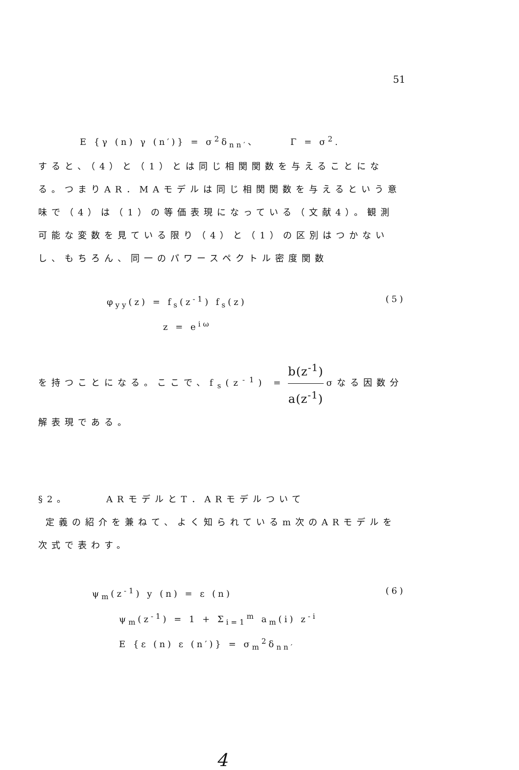51
E {γ (n) γ (n′)} = σ<sup>2</sup>δ<sub>nn′</sub>、 Γ = σ<sup>2</sup>.
すると、（4）と（1）とは同じ相関関数を与えることになる。つまりAR．MAモデルは同じ相関関数を与えるという意味で（4）は（1）の等価表現になっている（文献4）。観測可能な変数を見ている限り（4）と（1）の区別はつかないし、もちろん、同一のパワースペクトル密度関数
φ<sub>yy</sub>(z) = f<sub>s</sub>(z<sup>-1</sup>) f<sub>s</sub>(z) (5)
z = e<sup>iω</sup>
を持つことになる。ここで、f<sub>s</sub>(z<sup>-1</sup>) = b(z<sup>-1</sup>) a(z<sup>-1</sup>) σなる因数分解表現である。
§2。 ARモデルとT．ARモデルついて
定義の紹介を兼ねて、よく知られているm次のARモデルを次式で表わす。
ψ<sub>m</sub>(z<sup>-1</sup>) y (n) = ε (n) (6)
ψ<sub>m</sub>(z<sup>-1</sup>) = 1 + Σ<sub>i=1</sub><sup>m</sup> a<sub>m</sub>(i) z<sup>-i</sup>
E {ε (n) ε (n′)} = σ<sub>m</sub><sup>2</sup>δ<sub>nn′</sub>
4